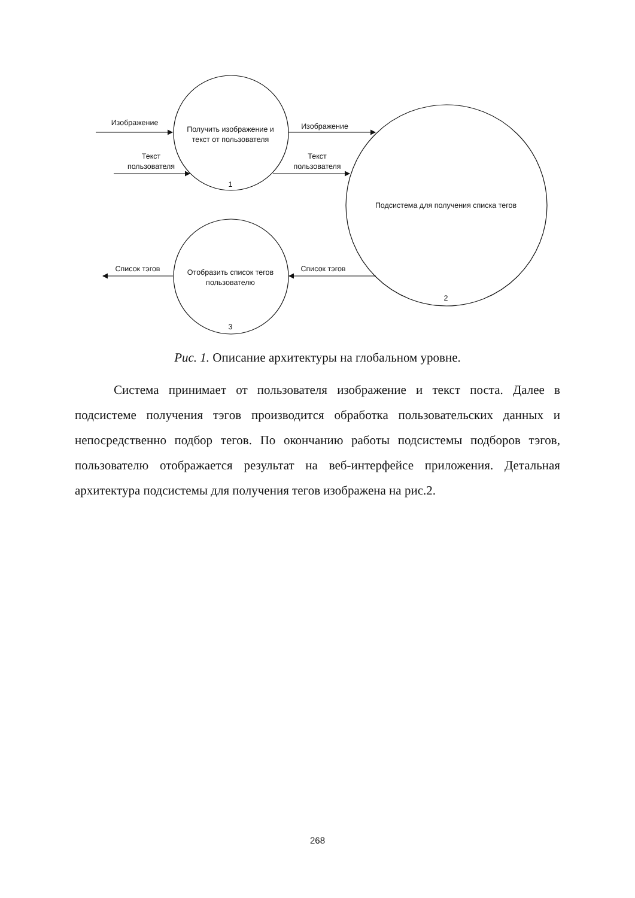Изображение
Получить изображение и
текст от пользователя
Текст
пользователя
1
Изображение
Текст
пользователя
Подсистема для получения списка тегов
2
Список тэгов
Список тэгов
Отобразить список тегов
пользователю
3
Рис. 1. Описание архитектуры на глобальном уровне.
Система принимает от пользователя изображение и текст поста. Далее в подсистеме получения тэгов производится обработка пользовательских данных и непосредственно подбор тегов. По окончанию работы подсистемы подборов тэгов, пользователю отображается результат на веб-интерфейсе приложения. Детальная архитектура подсистемы для получения тегов изображена на рис.2.
268